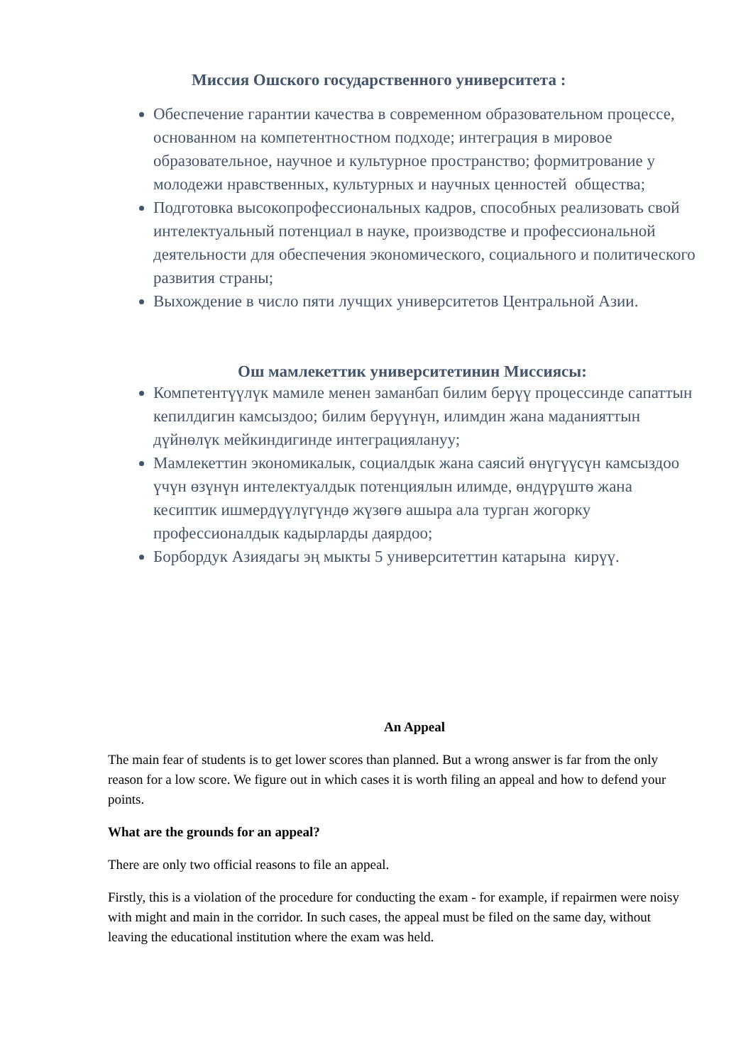Миссия Ошского государственного университета :
Обеспечение гарантии качества в современном образовательном процессе, основанном на компетентностном подходе; интеграция в мировое образовательное, научное и культурное пространство; формитрование у молодежи нравственных, культурных и научных ценностей общества;
Подготовка высокопрофессиональных кадров, способных реализовать свой интелектуальный потенциал в науке, производстве и профессиональной деятельности для обеспечения экономического, социального и политического развития страны;
Выхождение в число пяти лучщих университетов Центральной Азии.
Ош мамлекеттик университетинин Миссиясы:
Компетентүүлүк мамиле менен заманбап билим берүү процессинде сапаттын кепилдигин камсыздоо; билим берүүнүн, илимдин жана маданияттын дүйнөлүк мейкиндигинде интеграциялануу;
Мамлекеттин экономикалык, социалдык жана саясий өнүгүүсүн камсыздоо үчүн өзүнүн интелектуалдык потенциялын илимде, өндүрүштө жана кесиптик ишмердүүлүгүндө жүзөгө ашыра ала турган жогорку профессионалдык кадырларды даярдоо;
Борбордук Азиядагы эң мыкты 5 университеттин катарына кирүү.
An Appeal
The main fear of students is to get lower scores than planned. But a wrong answer is far from the only reason for a low score. We figure out in which cases it is worth filing an appeal and how to defend your points.
What are the grounds for an appeal?
There are only two official reasons to file an appeal.
Firstly, this is a violation of the procedure for conducting the exam - for example, if repairmen were noisy with might and main in the corridor. In such cases, the appeal must be filed on the same day, without leaving the educational institution where the exam was held.